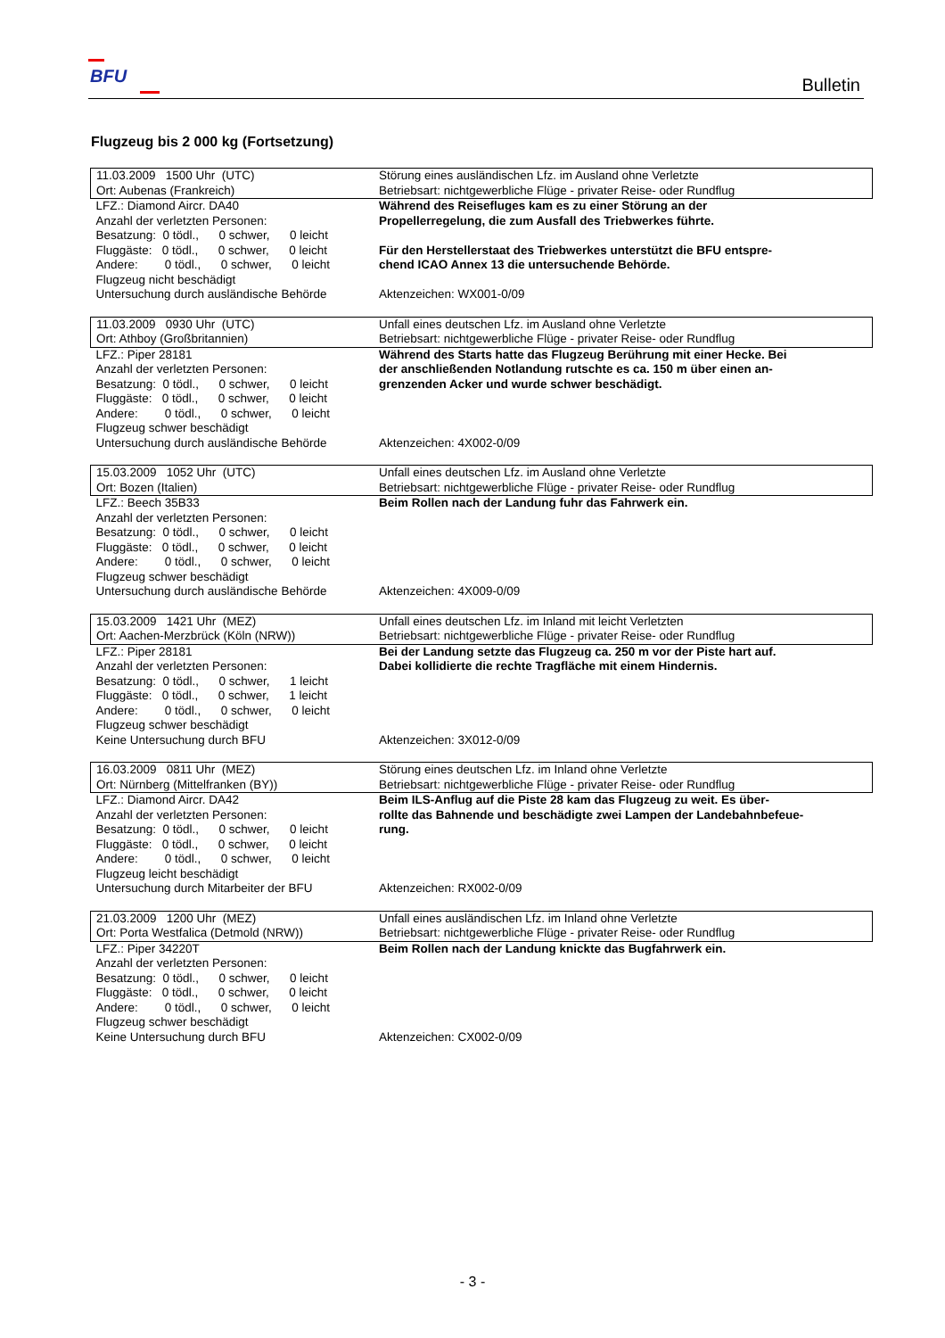BFU Bulletin
Flugzeug bis 2 000 kg (Fortsetzung)
| 11.03.2009 1500 Uhr (UTC) Ort: Aubenas (Frankreich) | Störung eines ausländischen Lfz. im Ausland ohne Verletzte Betriebsart: nichtgewerbliche Flüge - privater Reise- oder Rundflug |
| LFZ.: Diamond Aircr. DA40 Anzahl der verletzten Personen: Besatzung: 0 tödl., 0 schwer, 0 leicht Fluggäste: 0 tödl., 0 schwer, 0 leicht Andere: 0 tödl., 0 schwer, 0 leicht Flugzeug nicht beschädigt Untersuchung durch ausländische Behörde | Während des Reisefluges kam es zu einer Störung an der Propellerregelung, die zum Ausfall des Triebwerkes führte. Für den Herstellerstaat des Triebwerkes unterstützt die BFU entspre- chend ICAO Annex 13 die untersuchende Behörde. Aktenzeichen: WX001-0/09 |
| 11.03.2009 0930 Uhr (UTC) Ort: Athboy (Großbritannien) | Unfall eines deutschen Lfz. im Ausland ohne Verletzte Betriebsart: nichtgewerbliche Flüge - privater Reise- oder Rundflug |
| LFZ.: Piper 28181 Anzahl der verletzten Personen: Besatzung: 0 tödl., 0 schwer, 0 leicht Fluggäste: 0 tödl., 0 schwer, 0 leicht Andere: 0 tödl., 0 schwer, 0 leicht Flugzeug schwer beschädigt Untersuchung durch ausländische Behörde | Während des Starts hatte das Flugzeug Berührung mit einer Hecke. Bei der anschließenden Notlandung rutschte es ca. 150 m über einen an- grenzenden Acker und wurde schwer beschädigt. Aktenzeichen: 4X002-0/09 |
| 15.03.2009 1052 Uhr (UTC) Ort: Bozen (Italien) | Unfall eines deutschen Lfz. im Ausland ohne Verletzte Betriebsart: nichtgewerbliche Flüge - privater Reise- oder Rundflug |
| LFZ.: Beech 35B33 Anzahl der verletzten Personen: Besatzung: 0 tödl., 0 schwer, 0 leicht Fluggäste: 0 tödl., 0 schwer, 0 leicht Andere: 0 tödl., 0 schwer, 0 leicht Flugzeug schwer beschädigt Untersuchung durch ausländische Behörde | Beim Rollen nach der Landung fuhr das Fahrwerk ein. Aktenzeichen: 4X009-0/09 |
| 15.03.2009 1421 Uhr (MEZ) Ort: Aachen-Merzbrück (Köln (NRW)) | Unfall eines deutschen Lfz. im Inland mit leicht Verletzten Betriebsart: nichtgewerbliche Flüge - privater Reise- oder Rundflug |
| LFZ.: Piper 28181 Anzahl der verletzten Personen: Besatzung: 0 tödl., 0 schwer, 1 leicht Fluggäste: 0 tödl., 0 schwer, 1 leicht Andere: 0 tödl., 0 schwer, 0 leicht Flugzeug schwer beschädigt Keine Untersuchung durch BFU | Bei der Landung setzte das Flugzeug ca. 250 m vor der Piste hart auf. Dabei kollidierte die rechte Tragfläche mit einem Hindernis. Aktenzeichen: 3X012-0/09 |
| 16.03.2009 0811 Uhr (MEZ) Ort: Nürnberg (Mittelfranken (BY)) | Störung eines deutschen Lfz. im Inland ohne Verletzte Betriebsart: nichtgewerbliche Flüge - privater Reise- oder Rundflug |
| LFZ.: Diamond Aircr. DA42 Anzahl der verletzten Personen: Besatzung: 0 tödl., 0 schwer, 0 leicht Fluggäste: 0 tödl., 0 schwer, 0 leicht Andere: 0 tödl., 0 schwer, 0 leicht Flugzeug leicht beschädigt Untersuchung durch Mitarbeiter der BFU | Beim ILS-Anflug auf die Piste 28 kam das Flugzeug zu weit. Es über- rollte das Bahnende und beschädigte zwei Lampen der Landebahnbefeue- rung. Aktenzeichen: RX002-0/09 |
| 21.03.2009 1200 Uhr (MEZ) Ort: Porta Westfalica (Detmold (NRW)) | Unfall eines ausländischen Lfz. im Inland ohne Verletzte Betriebsart: nichtgewerbliche Flüge - privater Reise- oder Rundflug |
| LFZ.: Piper 34220T Anzahl der verletzten Personen: Besatzung: 0 tödl., 0 schwer, 0 leicht Fluggäste: 0 tödl., 0 schwer, 0 leicht Andere: 0 tödl., 0 schwer, 0 leicht Flugzeug schwer beschädigt Keine Untersuchung durch BFU | Beim Rollen nach der Landung knickte das Bugfahrwerk ein. Aktenzeichen: CX002-0/09 |
- 3 -